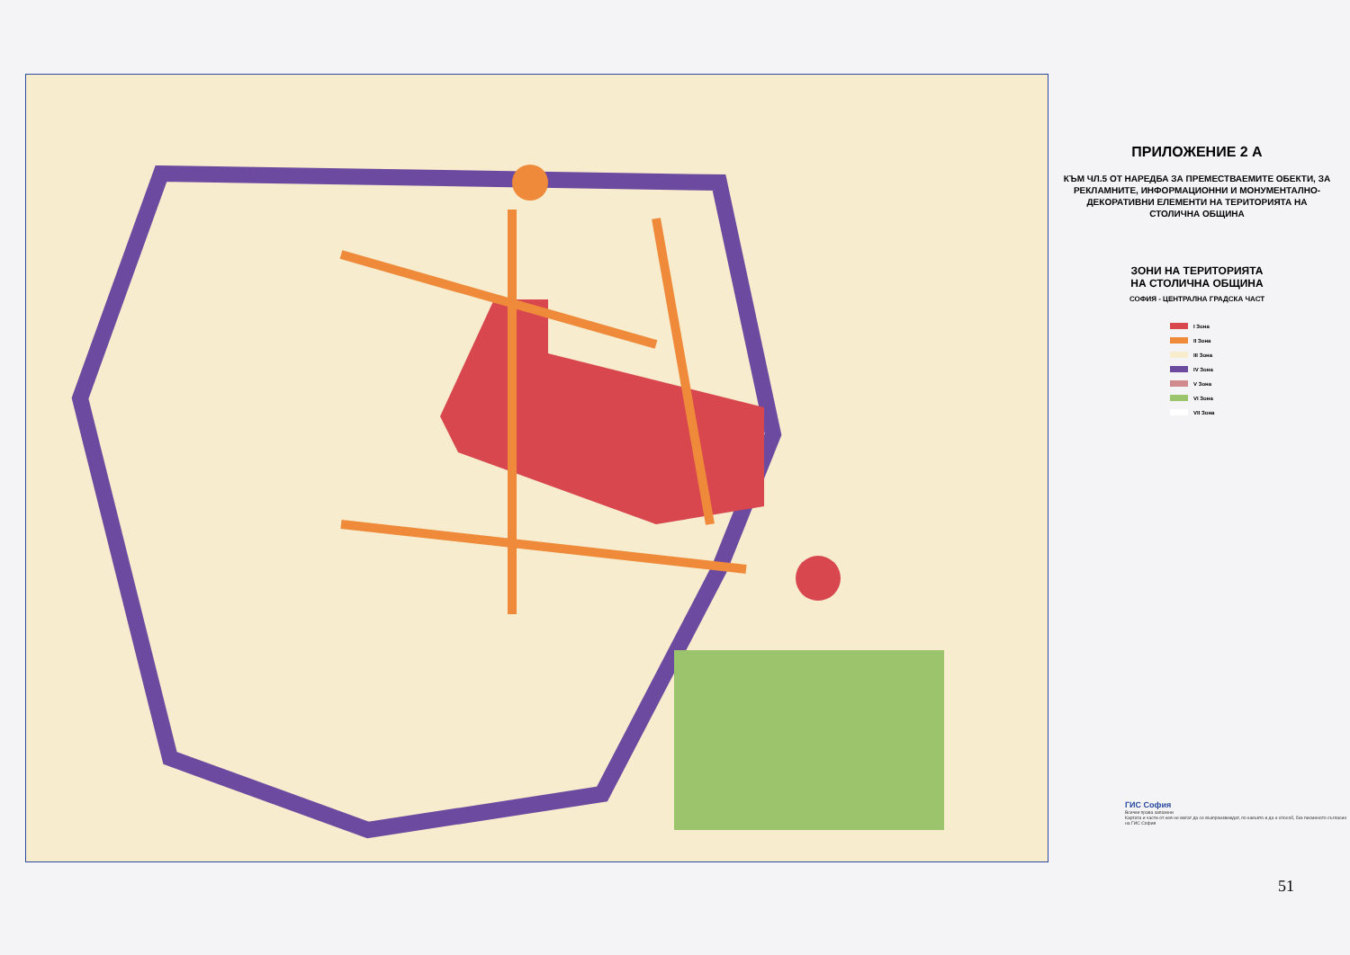ПРИЛОЖЕНИЕ 2 А
КЪМ ЧЛ.5 ОТ НАРЕДБА ЗА ПРЕМЕСТВАЕМИТЕ ОБЕКТИ, ЗА РЕКЛАМНИТЕ, ИНФОРМАЦИОННИ И МОНУМЕНТАЛНО-ДЕКОРАТИВНИ ЕЛЕМЕНТИ НА ТЕРИТОРИЯТА НА СТОЛИЧНА ОБЩИНА
ЗОНИ НА ТЕРИТОРИЯТА
НА СТОЛИЧНА ОБЩИНА
СОФИЯ - ЦЕНТРАЛНА ГРАДСКА ЧАСТ
I Зона
II Зона
III Зона
IV Зона
V Зона
VI Зона
VII Зона
ГИС София
Всички права запазени
Картата и части от нея не могат да се възпроизвеждат, по какъвто и да е способ, без писменото съгласие на ГИС София
51